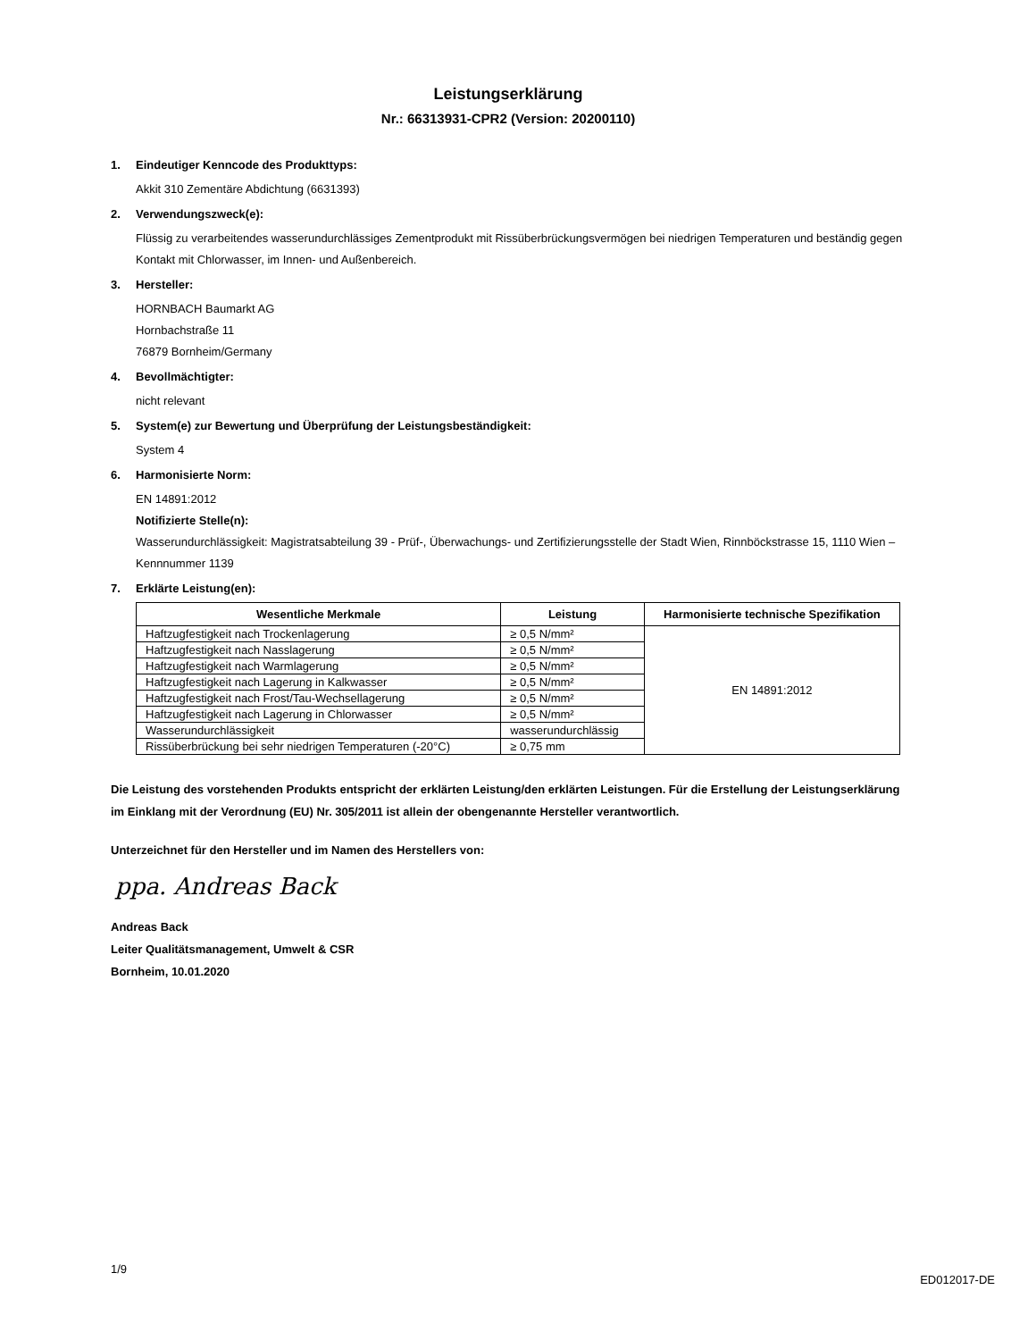Leistungserklärung
Nr.: 66313931-CPR2 (Version: 20200110)
1. Eindeutiger Kenncode des Produkttyps:
Akkit 310 Zementäre Abdichtung (6631393)
2. Verwendungszweck(e):
Flüssig zu verarbeitendes wasserundurchlässiges Zementprodukt mit Rissüberbrückungsvermögen bei niedrigen Temperaturen und beständig gegen Kontakt mit Chlorwasser, im Innen- und Außenbereich.
3. Hersteller:
HORNBACH Baumarkt AG
Hornbachstraße 11
76879 Bornheim/Germany
4. Bevollmächtigter:
nicht relevant
5. System(e) zur Bewertung und Überprüfung der Leistungsbeständigkeit:
System 4
6. Harmonisierte Norm:
EN 14891:2012
Notifizierte Stelle(n):
Wasserundurchlässigkeit: Magistratsabteilung 39 - Prüf-, Überwachungs- und Zertifizierungsstelle der Stadt Wien, Rinnböckstrasse 15, 1110 Wien – Kennnummer 1139
7. Erklärte Leistung(en):
| Wesentliche Merkmale | Leistung | Harmonisierte technische Spezifikation |
| --- | --- | --- |
| Haftzugfestigkeit nach Trockenlagerung | ≥ 0,5 N/mm² | EN 14891:2012 |
| Haftzugfestigkeit nach Nasslagerung | ≥ 0,5 N/mm² | |
| Haftzugfestigkeit nach Warmlagerung | ≥ 0,5 N/mm² | |
| Haftzugfestigkeit nach Lagerung in Kalkwasser | ≥ 0,5 N/mm² | |
| Haftzugfestigkeit nach Frost/Tau-Wechsellagerung | ≥ 0,5 N/mm² | |
| Haftzugfestigkeit nach Lagerung in Chlorwasser | ≥ 0,5 N/mm² | |
| Wasserundurchlässigkeit | wasserundurchlässig | |
| Rissüberbrückung bei sehr niedrigen Temperaturen (-20°C) | ≥ 0,75 mm | |
Die Leistung des vorstehenden Produkts entspricht der erklärten Leistung/den erklärten Leistungen. Für die Erstellung der Leistungserklärung im Einklang mit der Verordnung (EU) Nr. 305/2011 ist allein der obengenannte Hersteller verantwortlich.
Unterzeichnet für den Hersteller und im Namen des Herstellers von:
ppa. Andreas Back
Andreas Back
Leiter Qualitätsmanagement, Umwelt & CSR
Bornheim, 10.01.2020
1/9 ED012017-DE